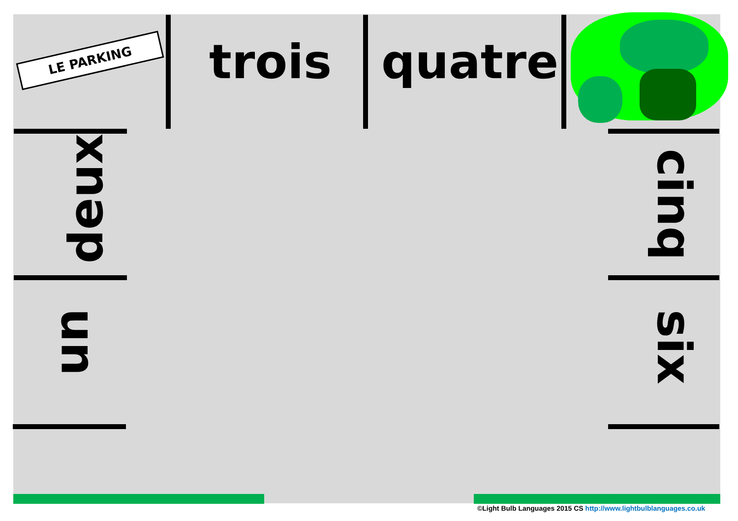LE PARKING trois quatre
deux
un
cinq
six
©Light Bulb Languages 2015 CS http://www.lightbulblanguages.co.uk